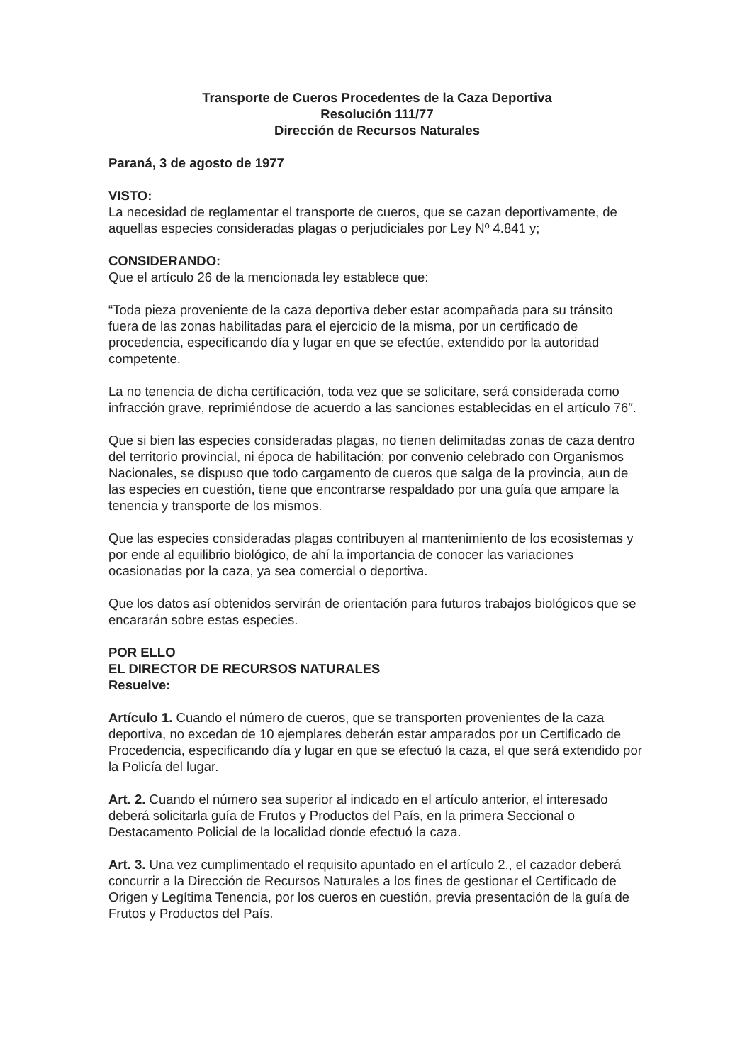Transporte de Cueros Procedentes de la Caza Deportiva
Resolución 111/77
Dirección de Recursos Naturales
Paraná, 3 de agosto de 1977
VISTO:
La necesidad de reglamentar el transporte de cueros, que se cazan deportivamente, de aquellas especies consideradas plagas o perjudiciales por Ley Nº 4.841 y;
CONSIDERANDO:
Que el artículo 26 de la mencionada ley establece que:
“Toda pieza proveniente de la caza deportiva deber estar acompañada para su tránsito fuera de las zonas habilitadas para el ejercicio de la misma, por un certificado de procedencia, especificando día y lugar en que se efectúe, extendido por la autoridad competente.
La no tenencia de dicha certificación, toda vez que se solicitare, será considerada como infracción grave, reprimiéndose de acuerdo a las sanciones establecidas en el artículo 76″.
Que si bien las especies consideradas plagas, no tienen delimitadas zonas de caza dentro del territorio provincial, ni época de habilitación; por convenio celebrado con Organismos Nacionales, se dispuso que todo cargamento de cueros que salga de la provincia, aun de las especies en cuestión, tiene que encontrarse respaldado por una guía que ampare la tenencia y transporte de los mismos.
Que las especies consideradas plagas contribuyen al mantenimiento de los ecosistemas y por ende al equilibrio biológico, de ahí la importancia de conocer las variaciones ocasionadas por la caza, ya sea comercial o deportiva.
Que los datos así obtenidos servirán de orientación para futuros trabajos biológicos que se encararán sobre estas especies.
POR ELLO
EL DIRECTOR DE RECURSOS NATURALES
Resuelve:
Artículo 1. Cuando el número de cueros, que se transporten provenientes de la caza deportiva, no excedan de 10 ejemplares deberán estar amparados por un Certificado de Procedencia, especificando día y lugar en que se efectuó la caza, el que será extendido por la Policía del lugar.
Art. 2. Cuando el número sea superior al indicado en el artículo anterior, el interesado deberá solicitarla guía de Frutos y Productos del País, en la primera Seccional o Destacamento Policial de la localidad donde efectuó la caza.
Art. 3. Una vez cumplimentado el requisito apuntado en el artículo 2., el cazador deberá concurrir a la Dirección de Recursos Naturales a los fines de gestionar el Certificado de Origen y Legítima Tenencia, por los cueros en cuestión, previa presentación de la guía de Frutos y Productos del País.